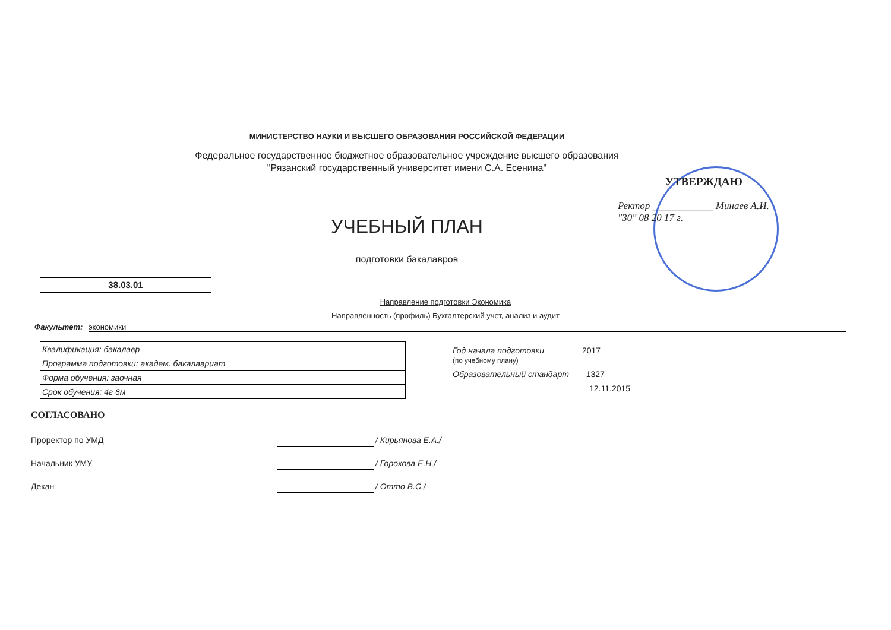МИНИСТЕРСТВО НАУКИ И ВЫСШЕГО ОБРАЗОВАНИЯ РОССИЙСКОЙ ФЕДЕРАЦИИ
Федеральное государственное бюджетное образовательное учреждение высшего образования
"Рязанский государственный университет имени С.А. Есенина"
УТВЕРЖДАЮ
Ректор ____________ Минаев А.И.
"30" 08 20 17 г.
УЧЕБНЫЙ ПЛАН
подготовки бакалавров
38.03.01
Направление подготовки Экономика
Направленность (профиль) Бухгалтерский учет, анализ и аудит
Факультет: экономики
| Квалификация: бакалавр |
| Программа подготовки: академ. бакалавриат |
| Форма обучения: заочная |
| Срок обучения: 4г 6м |
Год начала подготовки 2017
(по учебному плану)
Образовательный стандарт 1327
12.11.2015
СОГЛАСОВАНО
Проректор по УМД / Кирьянова Е.А./
Начальник УМУ / Горохова Е.Н./
Декан / Оттo В.С./